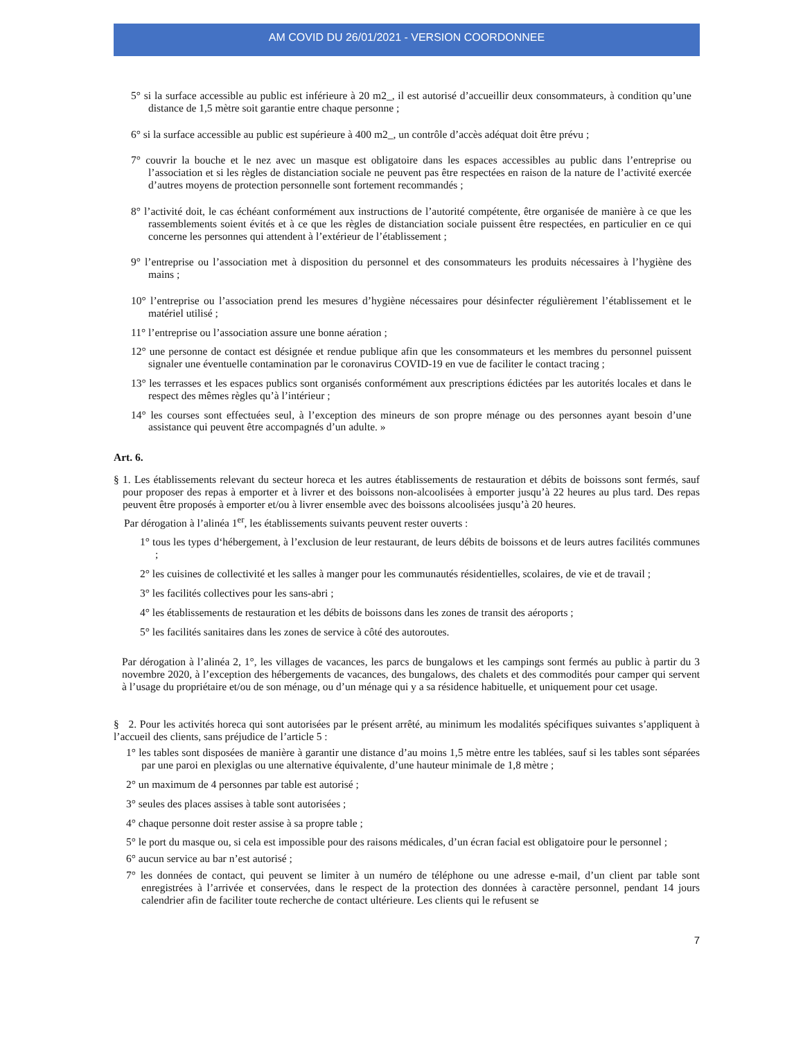AM COVID DU 26/01/2021 - VERSION COORDONNEE
5° si la surface accessible au public est inférieure à 20 m2_, il est autorisé d’accueillir deux consommateurs, à condition qu’une distance de 1,5 mètre soit garantie entre chaque personne ;
6° si la surface accessible au public est supérieure à 400 m2_, un contrôle d’accès adéquat doit être prévu ;
7° couvrir la bouche et le nez avec un masque est obligatoire dans les espaces accessibles au public dans l’entreprise ou l’association et si les règles de distanciation sociale ne peuvent pas être respectées en raison de la nature de l’activité exercée d’autres moyens de protection personnelle sont fortement recommandés ;
8° l’activité doit, le cas échéant conformément aux instructions de l’autorité compétente, être organisée de manière à ce que les rassemblements soient évités et à ce que les règles de distanciation sociale puissent être respectées, en particulier en ce qui concerne les personnes qui attendent à l’extérieur de l’établissement ;
9° l’entreprise ou l’association met à disposition du personnel et des consommateurs les produits nécessaires à l’hygiène des mains ;
10° l’entreprise ou l’association prend les mesures d’hygiène nécessaires pour désinfecter régulièrement l’établissement et le matériel utilisé ;
11° l’entreprise ou l’association assure une bonne aération ;
12° une personne de contact est désignée et rendue publique afin que les consommateurs et les membres du personnel puissent signaler une éventuelle contamination par le coronavirus COVID-19 en vue de faciliter le contact tracing ;
13° les terrasses et les espaces publics sont organisés conformément aux prescriptions édictées par les autorités locales et dans le respect des mêmes règles qu’à l’intérieur ;
14° les courses sont effectuées seul, à l’exception des mineurs de son propre ménage ou des personnes ayant besoin d’une assistance qui peuvent être accompagnés d’un adulte. »
Art. 6.
§ 1. Les établissements relevant du secteur horeca et les autres établissements de restauration et débits de boissons sont fermés, sauf pour proposer des repas à emporter et à livrer et des boissons non-alcoolisées à emporter jusqu’à 22 heures au plus tard. Des repas peuvent être proposés à emporter et/ou à livrer ensemble avec des boissons alcoolisées jusqu’à 20 heures.
Par dérogation à l’alinéa 1<sup>er</sup>, les établissements suivants peuvent rester ouverts :
1° tous les types d‘hébergement, à l’exclusion de leur restaurant, de leurs débits de boissons et de leurs autres facilités communes ;
2° les cuisines de collectivité et les salles à manger pour les communautés résidentielles, scolaires, de vie et de travail ;
3° les facilités collectives pour les sans-abri ;
4° les établissements de restauration et les débits de boissons dans les zones de transit des aéroports ;
5° les facilités sanitaires dans les zones de service à côté des autoroutes.
Par dérogation à l’alinéa 2, 1°, les villages de vacances, les parcs de bungalows et les campings sont fermés au public à partir du 3 novembre 2020, à l’exception des hébergements de vacances, des bungalows, des chalets et des commodités pour camper qui servent à l’usage du propriétaire et/ou de son ménage, ou d’un ménage qui y a sa résidence habituelle, et uniquement pour cet usage.
§ 2. Pour les activités horeca qui sont autorisées par le présent arrêté, au minimum les modalités spécifiques suivantes s’appliquent à l’accueil des clients, sans préjudice de l’article 5 :
1° les tables sont disposées de manière à garantir une distance d’au moins 1,5 mètre entre les tablées, sauf si les tables sont séparées par une paroi en plexiglas ou une alternative équivalente, d’une hauteur minimale de 1,8 mètre ;
2° un maximum de 4 personnes par table est autorisé ;
3° seules des places assises à table sont autorisées ;
4° chaque personne doit rester assise à sa propre table ;
5° le port du masque ou, si cela est impossible pour des raisons médicales, d’un écran facial est obligatoire pour le personnel ;
6° aucun service au bar n’est autorisé ;
7° les données de contact, qui peuvent se limiter à un numéro de téléphone ou une adresse e-mail, d’un client par table sont enregistrées à l’arrivée et conservées, dans le respect de la protection des données à caractère personnel, pendant 14 jours calendrier afin de faciliter toute recherche de contact ultérieure. Les clients qui le refusent se
7